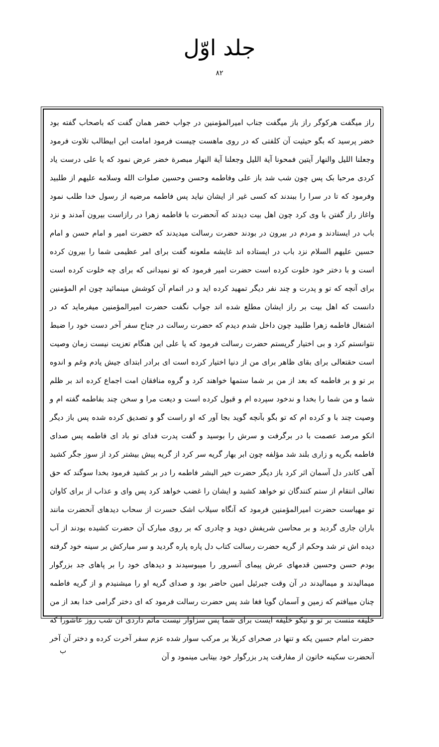جلد اوّل
۸۲
راز میگفت هرکوگر راز باز میگفت جناب امیرالمؤمنین در جواب خضر همان گفت که باصحاب گفته بود خضر پرسید که بگو حیثیت آن کلفتی که در روی ماهست چیست فرمود امامت ابن ابیطالب تلاوت فرمود وجعلنا اللیل والنهار آیتین فمحونا آیة اللیل وجعلنا آیة النهار مبصرة خضر عرض نمود که یا علی درست یاد کردی مرحبا بک پس چون شب شد باز علی وفاطمه وحسن وحسین صلوات الله وسلامه علیهم از طلبید وفرمود که تا در سرا را ببندند که کسی غیر از ایشان نیاید پس فاطمه مرضیه از رسول خدا طلب نمود واغاز راز گفتن با وی کرد چون اهل بیت دیدند که آنحضرت با فاطمه زهرا در رازاست بیرون آمدند و نزد باب در ایستادند و مردم در بیرون در بودند حضرت رسالت میدیدند که حضرت امیر و امام حسن و امام حسین علیهم السلام نزد باب در ایستاده اند غایشه ملعونه گفت برای امر عظیمی شما را بیرون کرده است و با دختر خود خلوت کرده است حضرت امیر فرمود که تو نمیدانی که برای چه خلوت کرده است برای آنچه که تو و پدرت و چند نفر دیگر تمهید کرده اید و در اتمام آن کوشش مینمائید چون ام المؤمنین دانست که اهل بیت بر راز ایشان مطلع شده اند جواب نگفت حضرت امیرالمؤمنین میفرماید که در اشتغال فاطمه زهرا طلبید چون داخل شدم دیدم که حضرت رسالت در جناح سفر آخر دست خود را ضبط نتوانستم کرد و بی اختیار گریستم حضرت رسالت فرمود که یا علی این هنگام تعزیت نیست زمان وصیت است حقتعالی برای بقای ظاهر برای من از دنیا اختیار کرده است ای برادر ابتدای جیش یادم وغم و اندوه بر تو و بر فاطمه که بعد از من بر شما ستمها خواهند کرد و گروه منافقان امت اجماع کرده اند بر ظلم شما و من شما را بخدا و ندخود سپرده ام و قبول کرده است و دیعت مرا و سخن چند بفاطمه گفته ام و وصیت چند با و کرده ام که تو بگو بآنچه گوید بجا آور که او راست گو و تصدیق کرده شده پس باز دیگر انکو مرصد عصمت با در برگرفت و سرش را بوسید و گفت پدرت فدای تو باد ای فاطمه پس صدای فاطمه بگریه و زاری بلند شد مؤلفه چون ابر بهار گریه سر کرد از گریه پیش بیشتر کرد از سوز جگر کشید آهی کاندر دل آسمان اثر کرد باز دیگر حضرت خیر البشر فاطمه را در بر کشید فرمود بخدا سوگند که حق تعالی انتقام از ستم کنندگان تو خواهد کشید و ایشان را غضب خواهد کرد پس وای و عذاب از برای کاوان تو مهیاست حضرت امیرالمؤمنین فرمود که آنگاه سیلاب اشک حسرت از سحاب دیدهای آنحضرت مانند باران جاری گردید و بر محاسن شریفش دوید و چادری که بر روی مبارک آن حضرت کشیده بودند از آب دیده اش تر شد وحکم از گریه حضرت رسالت کتاب دل پاره پاره گردید و سر مبارکش بر سینه خود گرفته بودم حسن وحسین قدمهای عرش پیمای آنسرور را میبوسیدند و دیدهای خود را بر پاهای جد بزرگوار میمالیدند و میمالیدند در آن وقت جبرئیل امین حاضر بود و صدای گریه او را میشنیدم و از گریه فاطمه چنان مییافتم که زمین و آسمان گویا فغا شد پس حضرت رسالت فرمود که ای دختر گرامی خدا بعد از من خلیفه منست بر تو و نیکو خلیفه ایست برای شما پس سزاوار نیست ماتم داردی آن شب روز عاشورا که حضرت امام حسین یکه و تنها در صحرای کربلا بر مرکب سوار شده عزم سفر آخرت کرده و دختر آن آخر آنحضرت سکینه خاتون از مفارقت پدر بزرگوار خود بیتابی مینمود و آن
ب